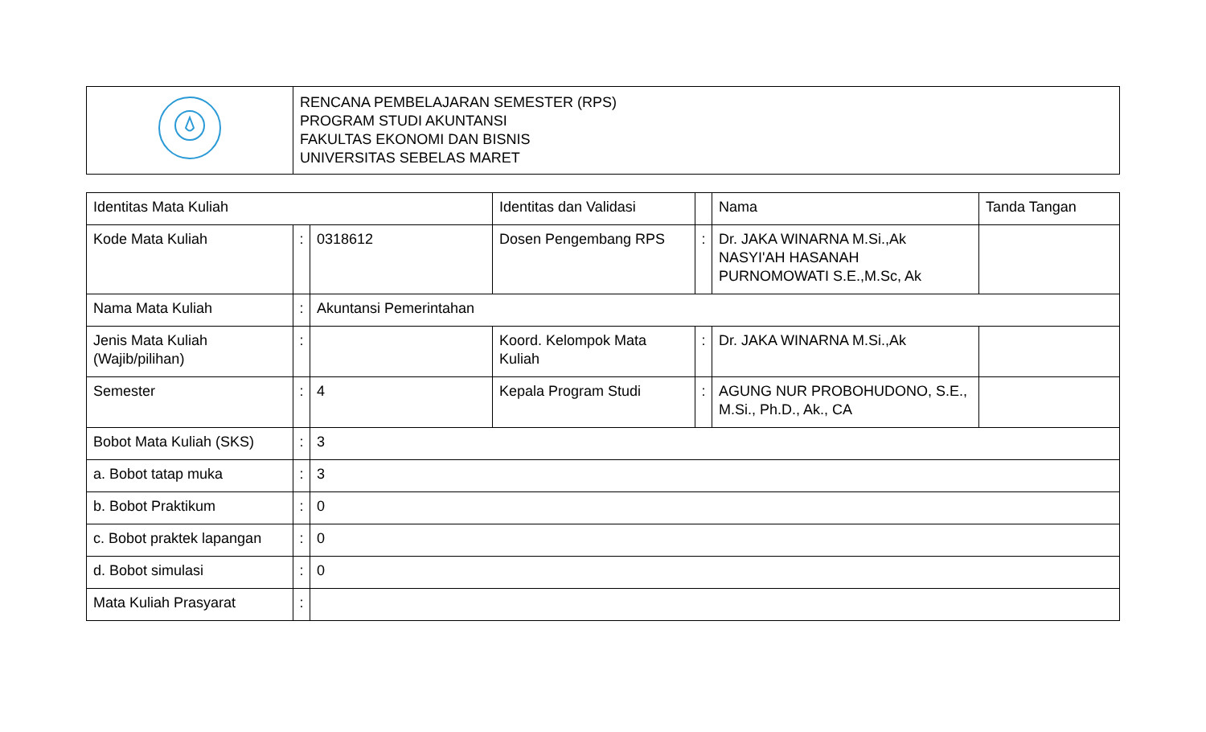| | RENCANA PEMBELAJARAN SEMESTER (RPS) PROGRAM STUDI AKUNTANSI FAKULTAS EKONOMI DAN BISNIS UNIVERSITAS SEBELAS MARET |
| Identitas Mata Kuliah | | | Identitas dan Validasi | | Nama | Tanda Tangan |
| Kode Mata Kuliah | : | 0318612 | Dosen Pengembang RPS | : | Dr. JAKA WINARNA M.Si.,Ak NASYI'AH HASANAH PURNOMOWATI S.E.,M.Sc, Ak | |
| Nama Mata Kuliah | : | Akuntansi Pemerintahan | | | | |
| Jenis Mata Kuliah (Wajib/pilihan) | : | | Koord. Kelompok Mata Kuliah | : | Dr. JAKA WINARNA M.Si.,Ak | |
| Semester | : | 4 | Kepala Program Studi | : | AGUNG NUR PROBOHUDONO, S.E., M.Si., Ph.D., Ak., CA | |
| Bobot Mata Kuliah (SKS) | : | 3 | | | | |
| a. Bobot tatap muka | : | 3 | | | | |
| b. Bobot Praktikum | : | 0 | | | | |
| c. Bobot praktek lapangan | : | 0 | | | | |
| d. Bobot simulasi | : | 0 | | | | |
| Mata Kuliah Prasyarat | : | | | | | |